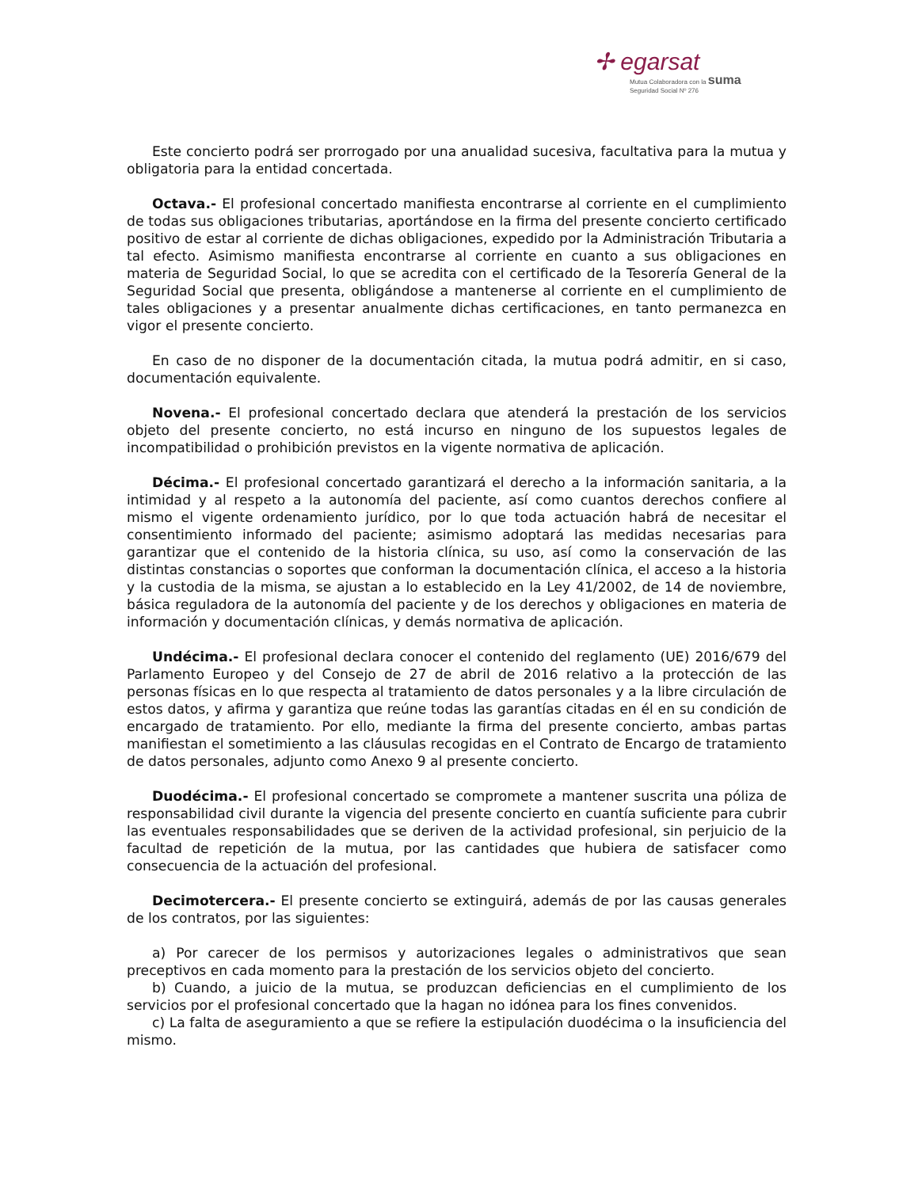✢ egarsat
Mutua Colaboradora con la suma
Seguridad Social Nº 276
Este concierto podrá ser prorrogado por una anualidad sucesiva, facultativa para la mutua y obligatoria para la entidad concertada.
Octava.- El profesional concertado manifiesta encontrarse al corriente en el cumplimiento de todas sus obligaciones tributarias, aportándose en la firma del presente concierto certificado positivo de estar al corriente de dichas obligaciones, expedido por la Administración Tributaria a tal efecto. Asimismo manifiesta encontrarse al corriente en cuanto a sus obligaciones en materia de Seguridad Social, lo que se acredita con el certificado de la Tesorería General de la Seguridad Social que presenta, obligándose a mantenerse al corriente en el cumplimiento de tales obligaciones y a presentar anualmente dichas certificaciones, en tanto permanezca en vigor el presente concierto.
En caso de no disponer de la documentación citada, la mutua podrá admitir, en si caso, documentación equivalente.
Novena.- El profesional concertado declara que atenderá la prestación de los servicios objeto del presente concierto, no está incurso en ninguno de los supuestos legales de incompatibilidad o prohibición previstos en la vigente normativa de aplicación.
Décima.- El profesional concertado garantizará el derecho a la información sanitaria, a la intimidad y al respeto a la autonomía del paciente, así como cuantos derechos confiere al mismo el vigente ordenamiento jurídico, por lo que toda actuación habrá de necesitar el consentimiento informado del paciente; asimismo adoptará las medidas necesarias para garantizar que el contenido de la historia clínica, su uso, así como la conservación de las distintas constancias o soportes que conforman la documentación clínica, el acceso a la historia y la custodia de la misma, se ajustan a lo establecido en la Ley 41/2002, de 14 de noviembre, básica reguladora de la autonomía del paciente y de los derechos y obligaciones en materia de información y documentación clínicas, y demás normativa de aplicación.
Undécima.- El profesional declara conocer el contenido del reglamento (UE) 2016/679 del Parlamento Europeo y del Consejo de 27 de abril de 2016 relativo a la protección de las personas físicas en lo que respecta al tratamiento de datos personales y a la libre circulación de estos datos, y afirma y garantiza que reúne todas las garantías citadas en él en su condición de encargado de tratamiento. Por ello, mediante la firma del presente concierto, ambas partas manifiestan el sometimiento a las cláusulas recogidas en el Contrato de Encargo de tratamiento de datos personales, adjunto como Anexo 9 al presente concierto.
Duodécima.- El profesional concertado se compromete a mantener suscrita una póliza de responsabilidad civil durante la vigencia del presente concierto en cuantía suficiente para cubrir las eventuales responsabilidades que se deriven de la actividad profesional, sin perjuicio de la facultad de repetición de la mutua, por las cantidades que hubiera de satisfacer como consecuencia de la actuación del profesional.
Decimotercera.- El presente concierto se extinguirá, además de por las causas generales de los contratos, por las siguientes:
a) Por carecer de los permisos y autorizaciones legales o administrativos que sean preceptivos en cada momento para la prestación de los servicios objeto del concierto.
b) Cuando, a juicio de la mutua, se produzcan deficiencias en el cumplimiento de los servicios por el profesional concertado que la hagan no idónea para los fines convenidos.
c) La falta de aseguramiento a que se refiere la estipulación duodécima o la insuficiencia del mismo.